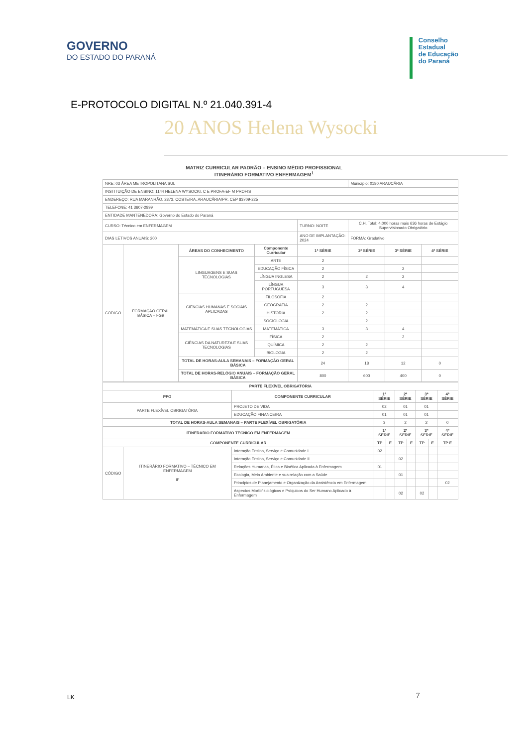GOVERNO
DO ESTADO DO PARANÁ
Conselho
Estadual
de Educação
do Paraná
E-PROTOCOLO DIGITAL N.º 21.040.391-4
20 ANOS Helena Wysocki
MATRIZ CURRICULAR PADRÃO – ENSINO MÉDIO PROFISSIONAL
ITINERÁRIO FORMATIVO ENFERMAGEM<sup>1</sup>
| NRE: 03 ÁREA METROPOLITANA SUL | | | | | | Município: 0180 ARAUCÁRIA | | |
| INSTITUIÇÃO DE ENSINO: 1144 HELENA WYSOCKI, C E PROFA-EF M PROFIS | | | | | | | | |
| ENDEREÇO: RUA MARANHÃO, 2873, COSTEIRA, ARAUCÁRIA/PR, CEP 83709-225 | | | | | | | | |
| TELEFONE: 41 3607-2899 | | | | | | | | |
| ENTIDADE MANTENEDORA: Governo do Estado do Paraná | | | | | | | | |
| CURSO: Técnico em ENFERMAGEM | | | | TURNO: NOITE | C.H. Total: 4.000 horas mais 636 horas de Estágio Supervisionado Obrigatório | | | |
| DIAS LETIVOS ANUAIS: 200 | | | | ANO DE IMPLANTAÇÃO: 2024 | | FORMA: Gradativo | | |
| CÓDIGO | FORMAÇÃO GERAL BÁSICA – FGB | ÁREAS DO CONHECIMENTO | Componente Curricular | 1ª SÉRIE | | 2ª SÉRIE | 3ª SÉRIE | 4ª SÉRIE |
| | | LINGUAGENS E SUAS TECNOLOGIAS | ARTE | 2 | | | | |
| | | | EDUCAÇÃO FÍSICA | 2 | | | 2 | |
| | | | LÍNGUA INGLESA | 2 | | 2 | 2 | |
| | | | LÍNGUA PORTUGUESA | 3 | | 3 | 4 | |
| | | CIÊNCIAS HUMANAS E SOCIAIS APLICADAS | FILOSOFIA | 2 | | | | |
| | | | GEOGRAFIA | 2 | | 2 | | |
| | | | HISTÓRIA | 2 | | 2 | | |
| | | | SOCIOLOGIA | | | 2 | | |
| | | MATEMÁTICA E SUAS TECNOLOGIAS | MATEMÁTICA | 3 | | 3 | 4 | |
| | | CIÊNCIAS DA NATUREZA E SUAS TECNOLOGIAS | FÍSICA | 2 | | | 2 | |
| | | | QUÍMICA | 2 | | 2 | | |
| | | | BIOLOGIA | 2 | | 2 | | |
| | | TOTAL DE HORAS-AULA SEMANAIS – FORMAÇÃO GERAL BÁSICA | | 24 | | 18 | 12 | 0 |
| | | TOTAL DE HORAS-RELÓGIO ANUAIS – FORMAÇÃO GERAL BÁSICA | | 800 | | 600 | 400 | 0 |
| PARTE FLEXÍVEL OBRIGATÓRIA | | | | | | | | | |
| --- | --- | --- | --- | --- | --- | --- | --- | --- | --- |
| PFO | | COMPONENTE CURRICULAR | 1ª SÉRIE | | 2ª SÉRIE | | 3ª SÉRIE | | 4ª SÉRIE |
| PARTE FLEXÍVEL OBRIGATÓRIA | | PROJETO DE VIDA | 02 | | 01 | | 01 | | |
| | | EDUCAÇÃO FINANCEIRA | 01 | | 01 | | 01 | | |
| TOTAL DE HORAS-AULA SEMANAIS – PARTE FLEXÍVEL OBRIGATÓRIA | | | 3 | | 2 | | 2 | | 0 |
| ITINERÁRIO FORMATIVO TÉCNICO EM ENFERMAGEM | | | 1ª SÉRIE | | 2ª SÉRIE | | 3ª SÉRIE | | 4ª SÉRIE |
| COMPONENTE CURRICULAR | | | TP | E | TP | E | TP | E | TP E |
| CÓDIGO | ITINERÁRIO FORMATIVO – TÉCNICO EM ENFERMAGEM IF | Interação Ensino, Serviço e Comunidade I | 02 | | | | | | |
| | | Interação Ensino, Serviço e Comunidade II | | | 02 | | | | |
| | | Relações Humanas, Ética e Bioética Aplicada à Enfermagem | 01 | | | | | | |
| | | Ecologia, Meio Ambiente e sua relação com a Saúde | | | 01 | | | | |
| | | Princípios de Planejamento e Organização da Assistência em Enfermagem | | | | | | | 02 |
| | | Aspectos Morfofisiológicos e Psíquicos do Ser Humano Aplicado à Enfermagem | | | 02 | | 02 | | |
LK 7